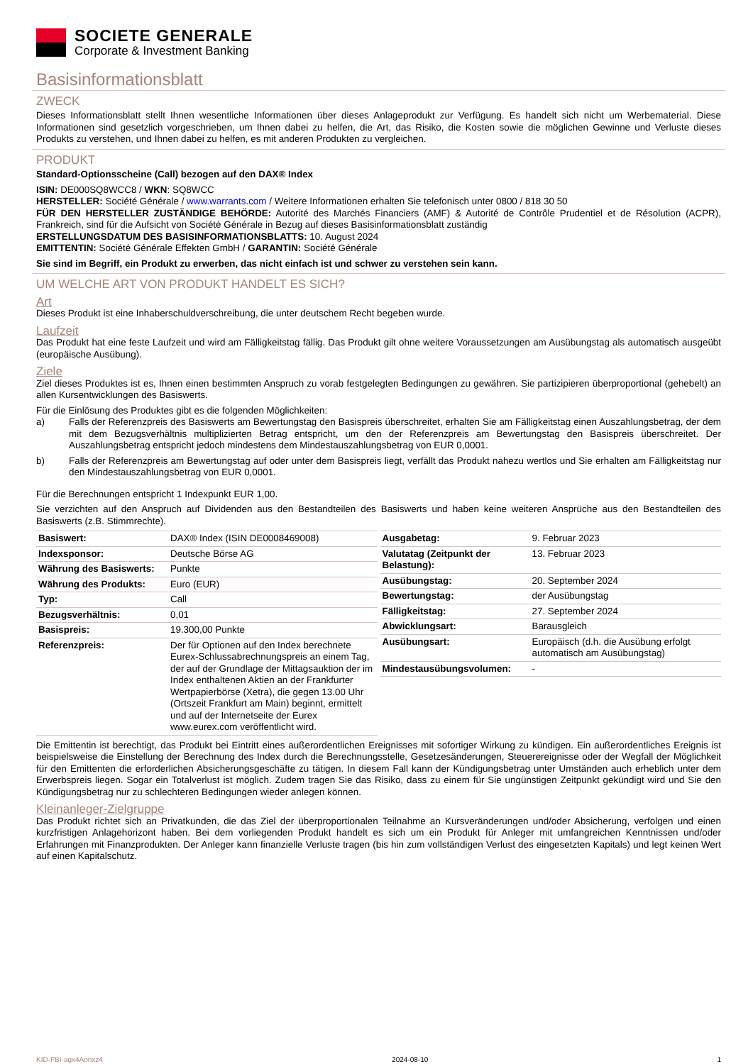SOCIETE GENERALE
Corporate & Investment Banking
Basisinformationsblatt
ZWECK
Dieses Informationsblatt stellt Ihnen wesentliche Informationen über dieses Anlageprodukt zur Verfügung. Es handelt sich nicht um Werbematerial. Diese Informationen sind gesetzlich vorgeschrieben, um Ihnen dabei zu helfen, die Art, das Risiko, die Kosten sowie die möglichen Gewinne und Verluste dieses Produkts zu verstehen, und Ihnen dabei zu helfen, es mit anderen Produkten zu vergleichen.
PRODUKT
Standard-Optionsscheine (Call) bezogen auf den DAX® Index
ISIN: DE000SQ8WCC8 / WKN: SQ8WCC
HERSTELLER: Société Générale / www.warrants.com / Weitere Informationen erhalten Sie telefonisch unter 0800 / 818 30 50
FÜR DEN HERSTELLER ZUSTÄNDIGE BEHÖRDE: Autorité des Marchés Financiers (AMF) & Autorité de Contrôle Prudentiel et de Résolution (ACPR), Frankreich, sind für die Aufsicht von Société Générale in Bezug auf dieses Basisinformationsblatt zuständig
ERSTELLUNGSDATUM DES BASISINFORMATIONSBLATTS: 10. August 2024
EMITTENTIN: Société Générale Effekten GmbH / GARANTIN: Société Générale
Sie sind im Begriff, ein Produkt zu erwerben, das nicht einfach ist und schwer zu verstehen sein kann.
UM WELCHE ART VON PRODUKT HANDELT ES SICH?
Art
Dieses Produkt ist eine Inhaberschuldverschreibung, die unter deutschem Recht begeben wurde.
Laufzeit
Das Produkt hat eine feste Laufzeit und wird am Fälligkeitstag fällig. Das Produkt gilt ohne weitere Voraussetzungen am Ausübungstag als automatisch ausgeübt (europäische Ausübung).
Ziele
Ziel dieses Produktes ist es, Ihnen einen bestimmten Anspruch zu vorab festgelegten Bedingungen zu gewähren. Sie partizipieren überproportional (gehebelt) an allen Kursentwicklungen des Basiswerts.
Für die Einlösung des Produktes gibt es die folgenden Möglichkeiten:
a) Falls der Referenzpreis des Basiswerts am Bewertungstag den Basispreis überschreitet, erhalten Sie am Fälligkeitstag einen Auszahlungsbetrag, der dem mit dem Bezugsverhältnis multiplizierten Betrag entspricht, um den der Referenzpreis am Bewertungstag den Basispreis überschreitet. Der Auszahlungsbetrag entspricht jedoch mindestens dem Mindestauszahlungsbetrag von EUR 0,0001.
b) Falls der Referenzpreis am Bewertungstag auf oder unter dem Basispreis liegt, verfällt das Produkt nahezu wertlos und Sie erhalten am Fälligkeitstag nur den Mindestauszahlungsbetrag von EUR 0,0001.
Für die Berechnungen entspricht 1 Indexpunkt EUR 1,00.
Sie verzichten auf den Anspruch auf Dividenden aus den Bestandteilen des Basiswerts und haben keine weiteren Ansprüche aus den Bestandteilen des Basiswerts (z.B. Stimmrechte).
| Basiswert: | DAX® Index (ISIN DE0008469008) |
| Indexsponsor: | Deutsche Börse AG |
| Währung des Basiswerts: | Punkte |
| Währung des Produkts: | Euro (EUR) |
| Typ: | Call |
| Bezugsverhältnis: | 0,01 |
| Basispreis: | 19.300,00 Punkte |
| Referenzpreis: | Der für Optionen auf den Index berechnete Eurex-Schlussabrechnungspreis an einem Tag, der auf der Grundlage der Mittagsauktion der im Index enthaltenen Aktien an der Frankfurter Wertpapierbörse (Xetra), die gegen 13.00 Uhr (Ortszeit Frankfurt am Main) beginnt, ermittelt und auf der Internetseite der Eurex www.eurex.com veröffentlicht wird. |
| Ausgabetag: | 9. Februar 2023 |
| Valutatag (Zeitpunkt der Belastung): | 13. Februar 2023 |
| Ausübungstag: | 20. September 2024 |
| Bewertungstag: | der Ausübungstag |
| Fälligkeitstag: | 27. September 2024 |
| Abwicklungsart: | Barausgleich |
| Ausübungsart: | Europäisch (d.h. die Ausübung erfolgt automatisch am Ausübungstag) |
| Mindestausübungsvolumen: | - |
Die Emittentin ist berechtigt, das Produkt bei Eintritt eines außerordentlichen Ereignisses mit sofortiger Wirkung zu kündigen. Ein außerordentliches Ereignis ist beispielsweise die Einstellung der Berechnung des Index durch die Berechnungsstelle, Gesetzesänderungen, Steuerereignisse oder der Wegfall der Möglichkeit für den Emittenten die erforderlichen Absicherungsgeschäfte zu tätigen. In diesem Fall kann der Kündigungsbetrag unter Umständen auch erheblich unter dem Erwerbspreis liegen. Sogar ein Totalverlust ist möglich. Zudem tragen Sie das Risiko, dass zu einem für Sie ungünstigen Zeitpunkt gekündigt wird und Sie den Kündigungsbetrag nur zu schlechteren Bedingungen wieder anlegen können.
Kleinanleger-Zielgruppe
Das Produkt richtet sich an Privatkunden, die das Ziel der überproportionalen Teilnahme an Kursveränderungen und/oder Absicherung, verfolgen und einen kurzfristigen Anlagehorizont haben. Bei dem vorliegenden Produkt handelt es sich um ein Produkt für Anleger mit umfangreichen Kenntnissen und/oder Erfahrungen mit Finanzprodukten. Der Anleger kann finanzielle Verluste tragen (bis hin zum vollständigen Verlust des eingesetzten Kapitals) und legt keinen Wert auf einen Kapitalschutz.
KID-FBI-agx4Aonxz4 2024-08-10 1